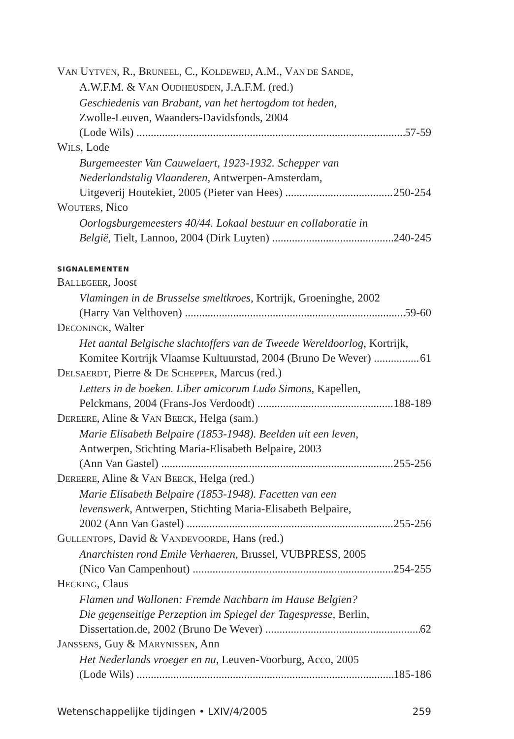VAN UYTVEN, R., BRUNEEL, C., KOLDEWEIJ, A.M., VAN DE SANDE,
A.W.F.M. & VAN OUDHEUSDEN, J.A.F.M. (red.)
Geschiedenis van Brabant, van het hertogdom tot heden,
Zwolle-Leuven, Waanders-Davidsfonds, 2004
(Lode Wils) 57-59
WILS, Lode
Burgemeester Van Cauwelaert, 1923-1932. Schepper van
Nederlandstalig Vlaanderen, Antwerpen-Amsterdam,
Uitgeverij Houtekiet, 2005 (Pieter van Hees) 250-254
WOUTERS, Nico
Oorlogsburgemeesters 40/44. Lokaal bestuur en collaboratie in
België, Tielt, Lannoo, 2004 (Dirk Luyten) 240-245
SIGNALEMENTEN
BALLEGEER, Joost
Vlamingen in de Brusselse smeltkroes, Kortrijk, Groeninghe, 2002
(Harry Van Velthoven) 59-60
DECONINCK, Walter
Het aantal Belgische slachtoffers van de Tweede Wereldoorlog, Kortrijk,
Komitee Kortrijk Vlaamse Kultuurstad, 2004 (Bruno De Wever) 61
DELSAERDT, Pierre & DE SCHEPPER, Marcus (red.)
Letters in de boeken. Liber amicorum Ludo Simons, Kapellen,
Pelckmans, 2004 (Frans-Jos Verdoodt) 188-189
DEREERE, Aline & VAN BEECK, Helga (sam.)
Marie Elisabeth Belpaire (1853-1948). Beelden uit een leven,
Antwerpen, Stichting Maria-Elisabeth Belpaire, 2003
(Ann Van Gastel) 255-256
DEREERE, Aline & VAN BEECK, Helga (red.)
Marie Elisabeth Belpaire (1853-1948). Facetten van een
levenswerk, Antwerpen, Stichting Maria-Elisabeth Belpaire,
2002 (Ann Van Gastel) 255-256
GULLENTOPS, David & VANDEVOORDE, Hans (red.)
Anarchisten rond Emile Verhaeren, Brussel, VUBPRESS, 2005
(Nico Van Campenhout) 254-255
HECKING, Claus
Flamen und Wallonen: Fremde Nachbarn im Hause Belgien?
Die gegenseitige Perzeption im Spiegel der Tagespresse, Berlin,
Dissertation.de, 2002 (Bruno De Wever) 62
JANSSENS, Guy & MARYNISSEN, Ann
Het Nederlands vroeger en nu, Leuven-Voorburg, Acco, 2005
(Lode Wils) 185-186
Wetenschappelijke tijdingen • LXIV/4/2005 259